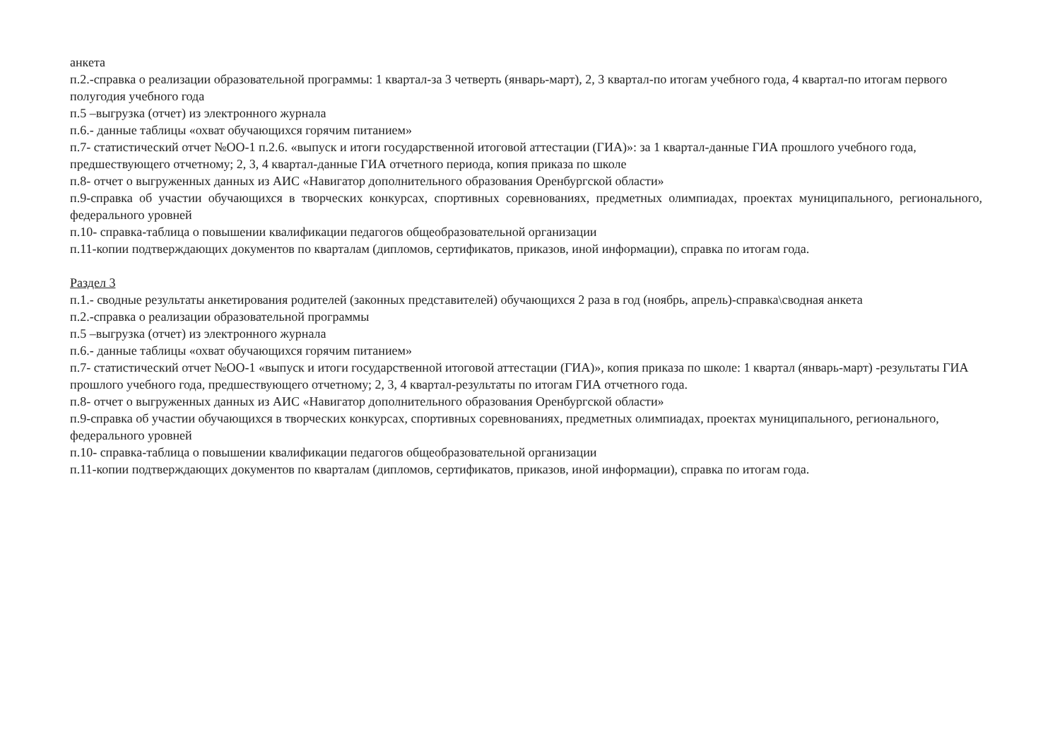анкета
п.2.-справка о реализации образовательной программы: 1 квартал-за 3 четверть (январь-март), 2, 3 квартал-по итогам учебного года, 4 квартал-по итогам первого полугодия учебного года
п.5 –выгрузка (отчет) из электронного журнала
п.6.- данные таблицы «охват обучающихся горячим питанием»
п.7- статистический отчет №ОО-1 п.2.6. «выпуск и итоги государственной итоговой аттестации (ГИА)»: за 1 квартал-данные ГИА прошлого учебного года, предшествующего отчетному; 2, 3, 4 квартал-данные ГИА отчетного периода, копия приказа по школе
п.8- отчет о выгруженных данных из АИС «Навигатор дополнительного образования Оренбургской области»
п.9-справка об участии обучающихся в творческих конкурсах, спортивных соревнованиях, предметных олимпиадах, проектах муниципального, регионального, федерального уровней
п.10- справка-таблица о повышении квалификации педагогов общеобразовательной организации
п.11-копии подтверждающих документов по кварталам (дипломов, сертификатов, приказов, иной информации), справка по итогам года.
Раздел 3
п.1.- сводные результаты анкетирования родителей (законных представителей) обучающихся 2 раза в год (ноябрь, апрель)-справка\сводная анкета
п.2.-справка о реализации образовательной программы
п.5 –выгрузка (отчет) из электронного журнала
п.6.- данные таблицы «охват обучающихся горячим питанием»
п.7- статистический отчет №ОО-1 «выпуск и итоги государственной итоговой аттестации (ГИА)», копия приказа по школе: 1 квартал (январь-март) -результаты ГИА прошлого учебного года, предшествующего отчетному; 2, 3, 4 квартал-результаты по итогам ГИА отчетного года.
п.8- отчет о выгруженных данных из АИС «Навигатор дополнительного образования Оренбургской области»
п.9-справка об участии обучающихся в творческих конкурсах, спортивных соревнованиях, предметных олимпиадах, проектах муниципального, регионального, федерального уровней
п.10- справка-таблица о повышении квалификации педагогов общеобразовательной организации
п.11-копии подтверждающих документов по кварталам (дипломов, сертификатов, приказов, иной информации), справка по итогам года.